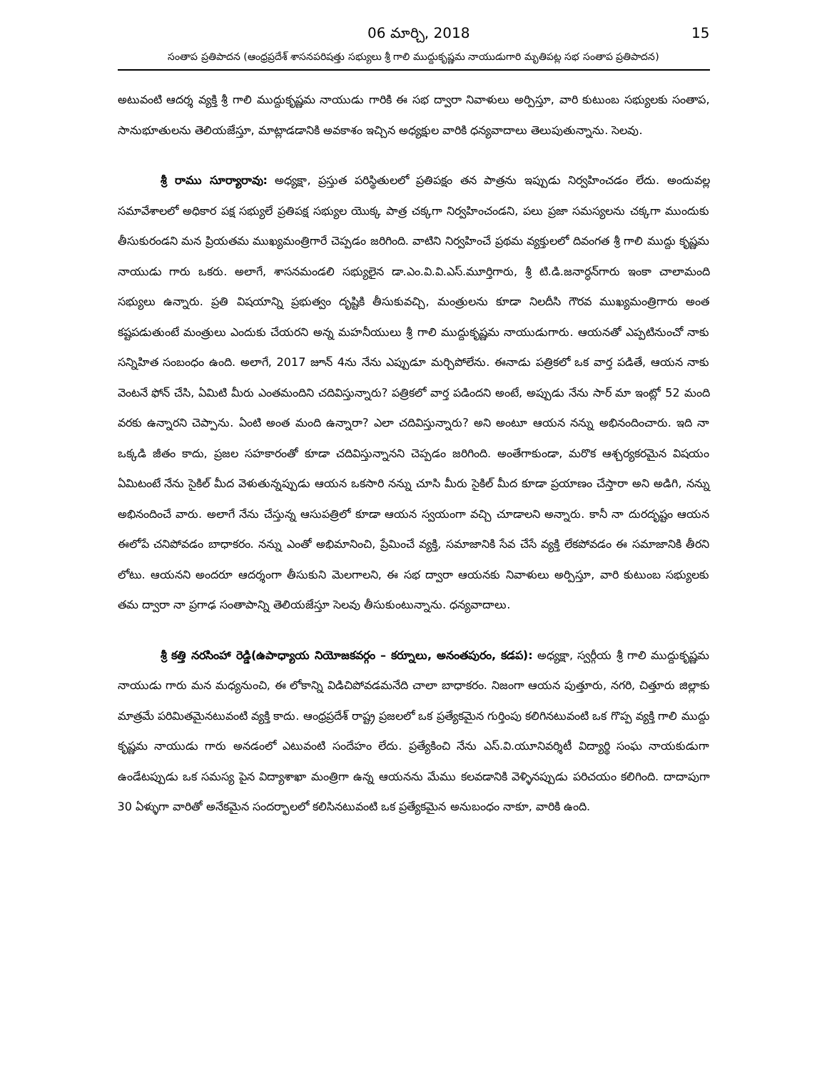06 మార్చి, 2018 15
సంతాప ప్రతిపాదన (ఆంధ్రప్రదేశ్ శాసనపరిషత్తు సభ్యులు శ్రీ గాలి ముద్దుకృష్ణమ నాయుడుగారి మృతిపట్ల సభ సంతాప ప్రతిపాదన)
అటువంటి ఆదర్శ వ్యక్తి శ్రీ గాలి ముద్దుకృష్ణమ నాయుడు గారికి ఈ సభ ద్వారా నివాళులు అర్పిస్తూ, వారి కుటుంబ సభ్యులకు సంతాప, సానుభూతులను తెలియజేస్తూ, మాట్లాడడానికి అవకాశం ఇచ్చిన అధ్యక్షుల వారికి ధన్యవాదాలు తెలుపుతున్నాను. సెలవు.
శ్రీ రాము సూర్యారావు: అధ్యక్షా, ప్రస్తుత పరిస్థితులలో ప్రతిపక్షం తన పాత్రను ఇప్పుడు నిర్వహించడం లేదు. అందువల్ల సమావేశాలలో అధికార పక్ష సభ్యులే ప్రతిపక్ష సభ్యుల యొక్క పాత్ర చక్కగా నిర్వహించండని, పలు ప్రజా సమస్యలను చక్కగా ముందుకు తీసుకురండని మన ప్రియతమ ముఖ్యమంత్రిగారే చెప్పడం జరిగింది. వాటిని నిర్వహించే ప్రథమ వ్యక్తులలో దివంగత శ్రీ గాలి ముద్దు కృష్ణమ నాయుడు గారు ఒకరు. అలాగే, శాసనమండలి సభ్యులైన డా.ఎం.వి.వి.ఎస్.మూర్తిగారు, శ్రీ టి.డి.జనార్ధన్‌గారు ఇంకా చాలామంది సభ్యులు ఉన్నారు. ప్రతి విషయాన్ని ప్రభుత్వం దృష్టికి తీసుకువచ్చి, మంత్రులను కూడా నిలదీసి గౌరవ ముఖ్యమంత్రిగారు అంత కష్టపడుతుంటే మంత్రులు ఎందుకు చేయరని అన్న మహనీయులు శ్రీ గాలి ముద్దుకృష్ణమ నాయుడుగారు. ఆయనతో ఎప్పటినుంచో నాకు సన్నిహిత సంబంధం ఉంది. అలాగే, 2017 జూన్ 4ను నేను ఎప్పుడూ మర్చిపోలేను. ఈనాడు పత్రికలో ఒక వార్త పడితే, ఆయన నాకు వెంటనే ఫోన్ చేసి, ఏమిటి మీరు ఎంతమందిని చదివిస్తున్నారు? పత్రికలో వార్త పడిందని అంటే, అప్పుడు నేను సార్ మా ఇంట్లో 52 మంది వరకు ఉన్నారని చెప్పాను. ఏంటి అంత మంది ఉన్నారా? ఎలా చదివిస్తున్నారు? అని అంటూ ఆయన నన్ను అభినందించారు. ఇది నా ఒక్కడి జీతం కాదు, ప్రజల సహకారంతో కూడా చదివిస్తున్నానని చెప్పడం జరిగింది. అంతేగాకుండా, మరొక ఆశ్చర్యకరమైన విషయం ఏమిటంటే నేను సైకిల్ మీద వెళుతున్నప్పుడు ఆయన ఒకసారి నన్ను చూసి మీరు సైకిల్ మీద కూడా ప్రయాణం చేస్తారా అని అడిగి, నన్ను అభినందించే వారు. అలాగే నేను చేస్తున్న ఆసుపత్రిలో కూడా ఆయన స్వయంగా వచ్చి చూడాలని అన్నారు. కానీ నా దురదృష్టం ఆయన ఈలోపే చనిపోవడం బాధాకరం. నన్ను ఎంతో అభిమానించి, ప్రేమించే వ్యక్తి, సమాజానికి సేవ చేసే వ్యక్తి లేకపోవడం ఈ సమాజానికి తీరని లోటు. ఆయనని అందరూ ఆదర్శంగా తీసుకుని మెలగాలని, ఈ సభ ద్వారా ఆయనకు నివాళులు అర్పిస్తూ, వారి కుటుంబ సభ్యులకు తమ ద్వారా నా ప్రగాఢ సంతాపాన్ని తెలియజేస్తూ సెలవు తీసుకుంటున్నాను. ధన్యవాదాలు.
శ్రీ కత్తి నరసింహా రెడ్డి(ఉపాధ్యాయ నియోజకవర్గం – కర్నూలు, అనంతపురం, కడప): అధ్యక్షా, స్వర్గీయ శ్రీ గాలి ముద్దుకృష్ణమ నాయుడు గారు మన మధ్యనుంచి, ఈ లోకాన్ని విడిచిపోవడమనేది చాలా బాధాకరం. నిజంగా ఆయన పుత్తూరు, నగరి, చిత్తూరు జిల్లాకు మాత్రమే పరిమితమైనటువంటి వ్యక్తి కాదు. ఆంధ్రప్రదేశ్ రాష్ట్ర ప్రజలలో ఒక ప్రత్యేకమైన గుర్తింపు కలిగినటువంటి ఒక గొప్ప వ్యక్తి గాలి ముద్దు కృష్ణమ నాయుడు గారు అనడంలో ఎటువంటి సందేహం లేదు. ప్రత్యేకించి నేను ఎస్.వి.యూనివర్శిటీ విద్యార్థి సంఘ నాయకుడుగా ఉండేటప్పుడు ఒక సమస్య పైన విద్యాశాఖా మంత్రిగా ఉన్న ఆయనను మేము కలవడానికి వెళ్ళినప్పుడు పరిచయం కలిగింది. దాదాపుగా 30 ఏళ్ళుగా వారితో అనేకమైన సందర్భాలలో కలిసినటువంటి ఒక ప్రత్యేకమైన అనుబంధం నాకూ, వారికి ఉంది.